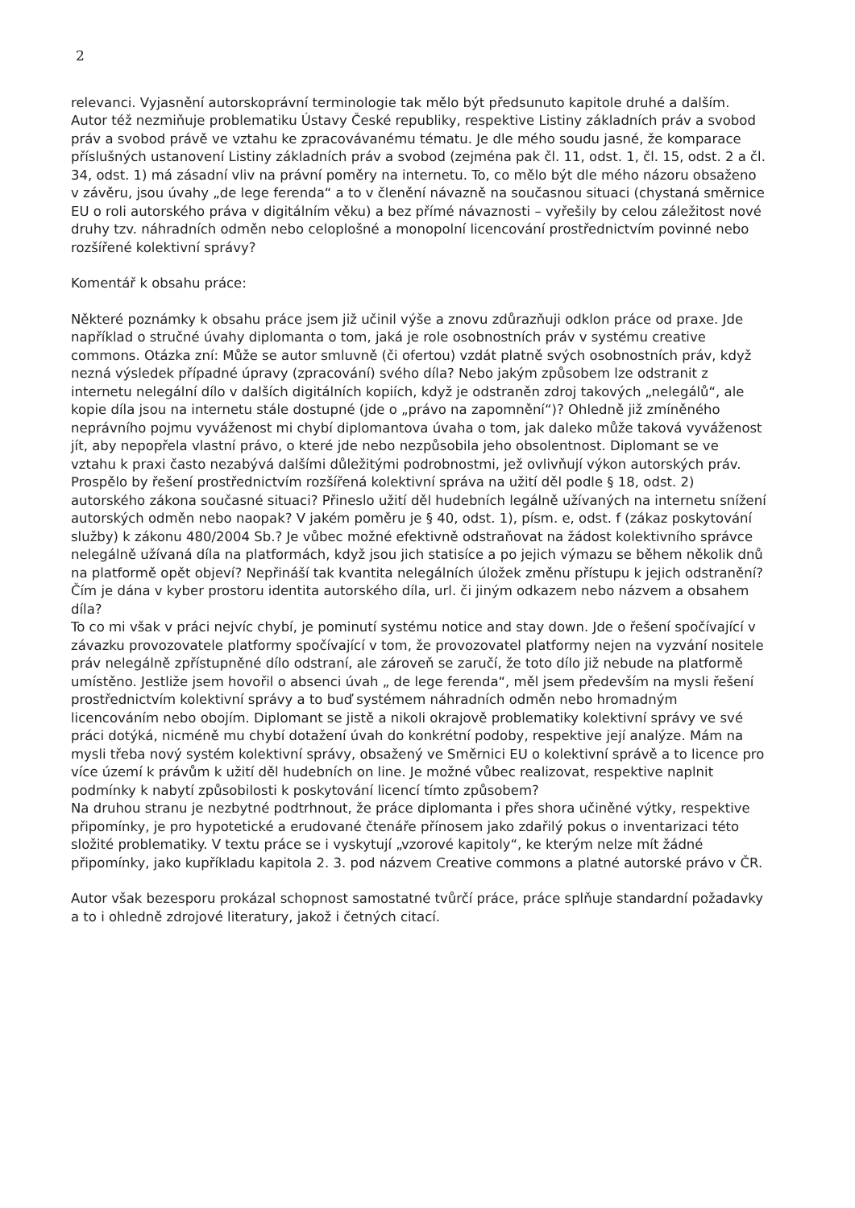2
relevanci. Vyjasnění autorskoprávní terminologie tak mělo být předsunuto kapitole druhé a dalším. Autor též nezmiňuje problematiku Ústavy České republiky, respektive Listiny základních práv a svobod práv a svobod právě ve vztahu ke zpracovávanému tématu. Je dle mého soudu jasné, že komparace příslušných ustanovení Listiny základních práv a svobod (zejména pak čl. 11, odst. 1, čl. 15, odst. 2 a čl. 34, odst. 1) má zásadní vliv na právní poměry na internetu. To, co mělo být dle mého názoru obsaženo v závěru, jsou úvahy „de lege ferenda“ a to v členění návazně na současnou situaci (chystaná směrnice EU o roli autorského práva v digitálním věku) a bez přímé návaznosti – vyřešily by celou záležitost nové druhy tzv. náhradních odměn nebo celoplošné a monopolní licencování prostřednictvím povinné nebo rozšířené kolektivní správy?
Komentář k obsahu práce:
Některé poznámky k obsahu práce jsem již učinil výše a znovu zdůrazňuji odklon práce od praxe. Jde například o stručné úvahy diplomanta o tom, jaká je role osobnostních práv v systému creative commons. Otázka zní: Může se autor smluvně (či ofertou) vzdát platně svých osobnostních práv, když nezná výsledek případné úpravy (zpracování) svého díla? Nebo jakým způsobem lze odstranit z internetu nelegální dílo v dalších digitálních kopiích, když je odstraněn zdroj takových „nelegálů“, ale kopie díla jsou na internetu stále dostupné (jde o „právo na zapomnění“)? Ohledně již zmíněného neprávního pojmu vyváženost mi chybí diplomantova úvaha o tom, jak daleko může taková vyváženost jít, aby nepopřela vlastní právo, o které jde nebo nezpůsobila jeho obsolentnost. Diplomant se ve vztahu k praxi často nezabývá dalšími důležitými podrobnostmi, jež ovlivňují výkon autorských práv. Prospělo by řešení prostřednictvím rozšířená kolektivní správa na užití děl podle § 18, odst. 2) autorského zákona současné situaci? Přineslo užití děl hudebních legálně užívaných na internetu snížení autorských odměn nebo naopak? V jakém poměru je § 40, odst. 1), písm. e, odst. f (zákaz poskytování služby) k zákonu 480/2004 Sb.? Je vůbec možné efektivně odstraňovat na žádost kolektivního správce nelegálně užívaná díla na platformách, když jsou jich statisíce a po jejich výmazu se během několik dnů na platformě opět objeví? Nepřináší tak kvantita nelegálních úložek změnu přístupu k jejich odstranění? Čím je dána v kyber prostoru identita autorského díla, url. či jiným odkazem nebo názvem a obsahem díla?
To co mi však v práci nejvíc chybí, je pominutí systému notice and stay down. Jde o řešení spočívající v závazku provozovatele platformy spočívající v tom, že provozovatel platformy nejen na vyzvání nositele práv nelegálně zpřístupněné dílo odstraní, ale zároveň se zaručí, že toto dílo již nebude na platformě umístěno. Jestliže jsem hovořil o absenci úvah „ de lege ferenda“, měl jsem především na mysli řešení prostřednictvím kolektivní správy a to buď systémem náhradních odměn nebo hromadným licencováním nebo obojím. Diplomant se jistě a nikoli okrajově problematiky kolektivní správy ve své práci dotýká, nicméně mu chybí dotažení úvah do konkrétní podoby, respektive její analýze. Mám na mysli třeba nový systém kolektivní správy, obsažený ve Směrnici EU o kolektivní správě a to licence pro více území k právům k užití děl hudebních on line. Je možné vůbec realizovat, respektive naplnit podmínky k nabytí způsobilosti k poskytování licencí tímto způsobem?
Na druhou stranu je nezbytné podtrhnout, že práce diplomanta i přes shora učiněné výtky, respektive připomínky, je pro hypotetické a erudované čtenáře přínosem jako zdařilý pokus o inventarizaci této složité problematiky. V textu práce se i vyskytují „vzorové kapitoly“, ke kterým nelze mít žádné připomínky, jako kupříkladu kapitola 2. 3. pod názvem Creative commons a platné autorské právo v ČR.
Autor však bezesporu prokázal schopnost samostatné tvůrčí práce, práce splňuje standardní požadavky a to i ohledně zdrojové literatury, jakož i četných citací.